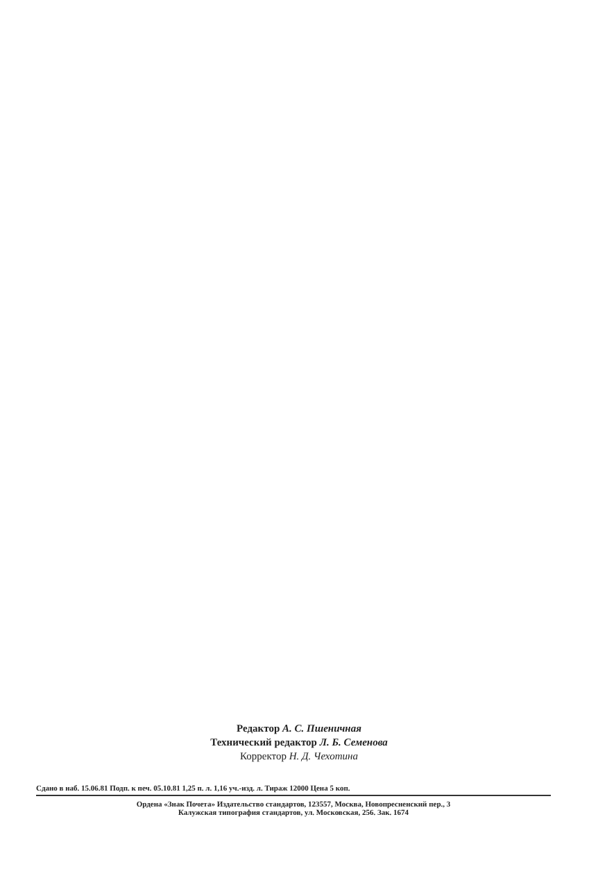Редактор А. С. Пшеничная
Технический редактор Л. Б. Семенова
Корректор Н. Д. Чехотина
Сдано в наб. 15.06.81 Подп. к печ. 05.10.81 1,25 п. л. 1,16 уч.-изд. л. Тираж 12000 Цена 5 коп.
Ордена «Знак Почета» Издательство стандартов, 123557, Москва, Новопресненский пер., 3
Калужская типография стандартов, ул. Московская, 256. Зак. 1674